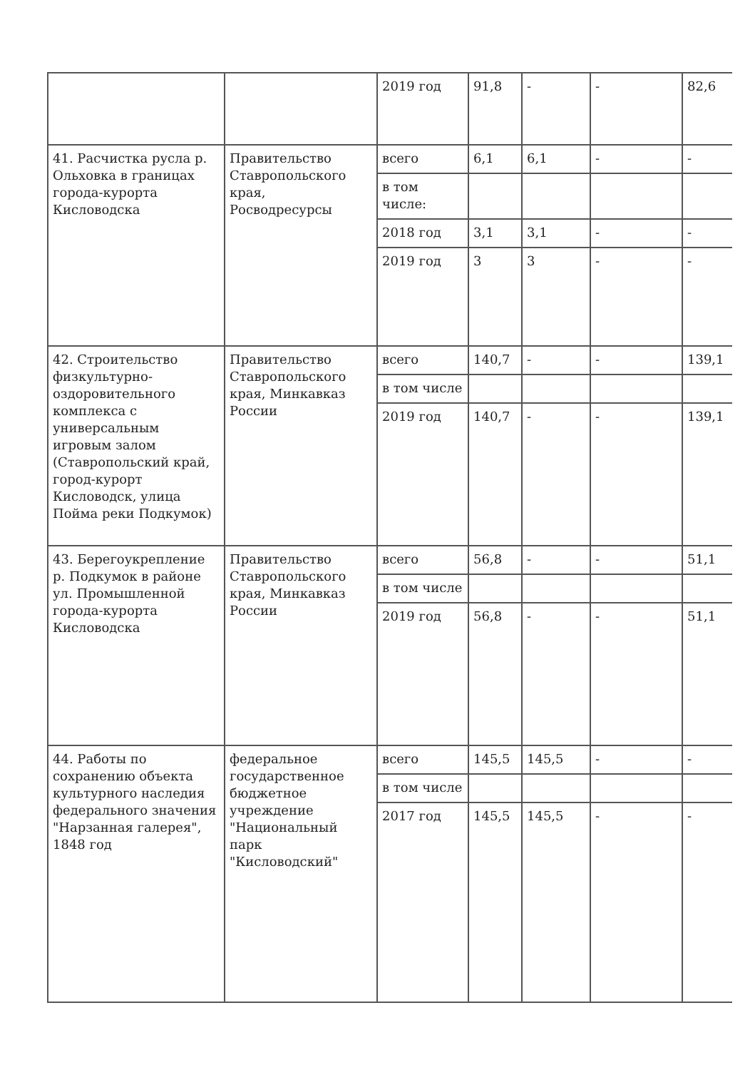| | | 2019 год | 91,8 | - | - | 82,6 |
| 41. Расчистка русла р. Ольховка в границах города-курорта Кисловодска | Правительство Ставропольского края, Росводресурсы | всего | 6,1 | 6,1 | - | - |
| | | в том числе: | | | | |
| | | 2018 год | 3,1 | 3,1 | - | - |
| | | 2019 год | 3 | 3 | - | - |
| 42. Строительство физкультурно-оздоровительного комплекса с универсальным игровым залом (Ставропольский край, город-курорт Кисловодск, улица Пойма реки Подкумок) | Правительство Ставропольского края, Минкавказ России | всего | 140,7 | - | - | 139,1 |
| | | в том числе | | | | |
| | | 2019 год | 140,7 | - | - | 139,1 |
| 43. Берегоукрепление р. Подкумок в районе ул. Промышленной города-курорта Кисловодска | Правительство Ставропольского края, Минкавказ России | всего | 56,8 | - | - | 51,1 |
| | | в том числе | | | | |
| | | 2019 год | 56,8 | - | - | 51,1 |
| 44. Работы по сохранению объекта культурного наследия федерального значения "Нарзанная галерея", 1848 год | федеральное государственное бюджетное учреждение "Национальный парк "Кисловодский" | всего | 145,5 | 145,5 | - | - |
| | | в том числе | | | | |
| | | 2017 год | 145,5 | 145,5 | - | - |